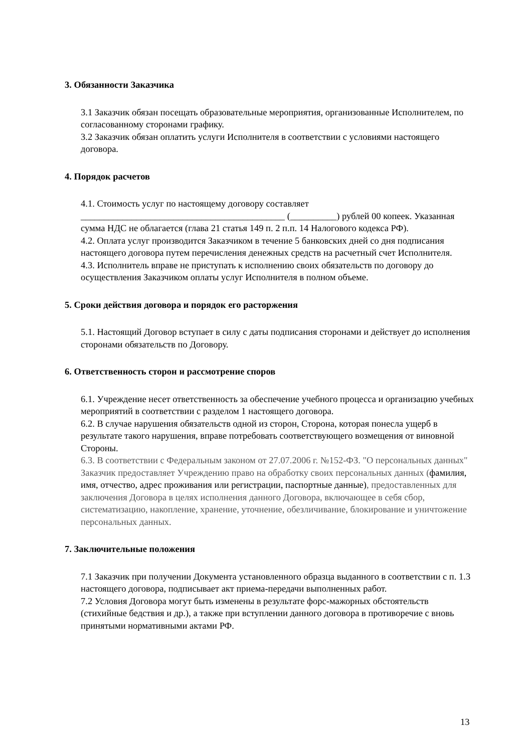3. Обязанности Заказчика
3.1 Заказчик обязан посещать образовательные мероприятия, организованные Исполнителем, по согласованному сторонами графику.
3.2 Заказчик обязан оплатить услуги Исполнителя в соответствии с условиями настоящего договора.
4. Порядок расчетов
4.1. Стоимость услуг по настоящему договору составляет ____________________________________________ (__________) рублей 00 копеек. Указанная сумма НДС не облагается (глава 21 статья 149 п. 2 п.п. 14 Налогового кодекса РФ).
4.2. Оплата услуг производится Заказчиком в течение 5 банковских дней со дня подписания настоящего договора путем перечисления денежных средств на расчетный счет Исполнителя.
4.3. Исполнитель вправе не приступать к исполнению своих обязательств по договору до осуществления Заказчиком оплаты услуг Исполнителя в полном объеме.
5. Сроки действия договора и порядок его расторжения
5.1. Настоящий Договор вступает в силу с даты подписания сторонами и действует до исполнения сторонами обязательств по Договору.
6. Ответственность сторон и рассмотрение споров
6.1. Учреждение несет ответственность за обеспечение учебного процесса и организацию учебных мероприятий в соответствии с разделом 1 настоящего договора.
6.2. В случае нарушения обязательств одной из сторон, Сторона, которая понесла ущерб в результате такого нарушения, вправе потребовать соответствующего возмещения от виновной Стороны.
6.3. В соответствии с Федеральным законом от 27.07.2006 г. №152-ФЗ. "О персональных данных" Заказчик предоставляет Учреждению право на обработку своих персональных данных (фамилия, имя, отчество, адрес проживания или регистрации, паспортные данные), предоставленных для заключения Договора в целях исполнения данного Договора, включающее в себя сбор, систематизацию, накопление, хранение, уточнение, обезличивание, блокирование и уничтожение персональных данных.
7. Заключительные положения
7.1 Заказчик при получении Документа установленного образца выданного в соответствии с п. 1.3 настоящего договора, подписывает акт приема-передачи выполненных работ.
7.2 Условия Договора могут быть изменены в результате форс-мажорных обстоятельств (стихийные бедствия и др.), а также при вступлении данного договора в противоречие с вновь принятыми нормативными актами РФ.
13